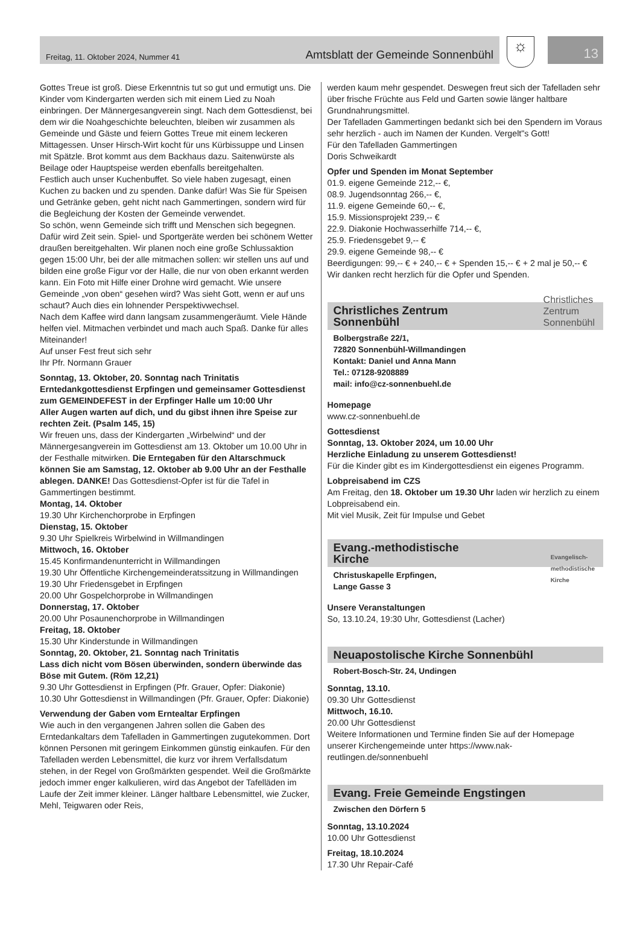Freitag, 11. Oktober 2024, Nummer 41 Amtsblatt der Gemeinde Sonnenbühl
☼ 13
Gottes Treue ist groß. Diese Erkenntnis tut so gut und ermutigt uns. Die Kinder vom Kindergarten werden sich mit einem Lied zu Noah einbringen. Der Männergesangverein singt. Nach dem Gottesdienst, bei dem wir die Noahgeschichte beleuchten, bleiben wir zusammen als Gemeinde und Gäste und feiern Gottes Treue mit einem leckeren Mittagessen. Unser Hirsch-Wirt kocht für uns Kürbissuppe und Linsen mit Spätzle. Brot kommt aus dem Backhaus dazu. Saitenwürste als Beilage oder Hauptspeise werden ebenfalls bereitgehalten.
Festlich auch unser Kuchenbuffet. So viele haben zugesagt, einen Kuchen zu backen und zu spenden. Danke dafür! Was Sie für Speisen und Getränke geben, geht nicht nach Gammertingen, sondern wird für die Begleichung der Kosten der Gemeinde verwendet.
So schön, wenn Gemeinde sich trifft und Menschen sich begegnen. Dafür wird Zeit sein. Spiel- und Sportgeräte werden bei schönem Wetter draußen bereitgehalten. Wir planen noch eine große Schlussaktion gegen 15:00 Uhr, bei der alle mitmachen sollen: wir stellen uns auf und bilden eine große Figur vor der Halle, die nur von oben erkannt werden kann. Ein Foto mit Hilfe einer Drohne wird gemacht. Wie unsere Gemeinde „von oben“ gesehen wird? Was sieht Gott, wenn er auf uns schaut? Auch dies ein lohnender Perspektivwechsel.
Nach dem Kaffee wird dann langsam zusammengeräumt. Viele Hände helfen viel. Mitmachen verbindet und mach auch Spaß. Danke für alles Miteinander!
Auf unser Fest freut sich sehr
Ihr Pfr. Normann Grauer
Sonntag, 13. Oktober, 20. Sonntag nach Trinitatis
Erntedankgottesdienst Erpfingen und gemeinsamer Gottesdienst zum GEMEINDEFEST in der Erpfinger Halle um 10:00 Uhr
Aller Augen warten auf dich, und du gibst ihnen ihre Speise zur rechten Zeit. (Psalm 145, 15)
Wir freuen uns, dass der Kindergarten „Wirbelwind“ und der Männergesangverein im Gottesdienst am 13. Oktober um 10.00 Uhr in der Festhalle mitwirken. Die Erntegaben für den Altarschmuck können Sie am Samstag, 12. Oktober ab 9.00 Uhr an der Festhalle ablegen. DANKE! Das Gottesdienst-Opfer ist für die Tafel in Gammertingen bestimmt.
Montag, 14. Oktober
19.30 Uhr Kirchenchorprobe in Erpfingen
Dienstag, 15. Oktober
9.30 Uhr Spielkreis Wirbelwind in Willmandingen
Mittwoch, 16. Oktober
15.45 Konfirmandenunterricht in Willmandingen
19.30 Uhr Öffentliche Kirchengemeinderatssitzung in Willmandingen
19.30 Uhr Friedensgebet in Erpfingen
20.00 Uhr Gospelchorprobe in Willmandingen
Donnerstag, 17. Oktober
20.00 Uhr Posaunenchorprobe in Willmandingen
Freitag, 18. Oktober
15.30 Uhr Kinderstunde in Willmandingen
Sonntag, 20. Oktober, 21. Sonntag nach Trinitatis
Lass dich nicht vom Bösen überwinden, sondern überwinde das Böse mit Gutem. (Röm 12,21)
9.30 Uhr Gottesdienst in Erpfingen (Pfr. Grauer, Opfer: Diakonie)
10.30 Uhr Gottesdienst in Willmandingen (Pfr. Grauer, Opfer: Diakonie)
Verwendung der Gaben vom Erntealtar Erpfingen
Wie auch in den vergangenen Jahren sollen die Gaben des Erntedankaltars dem Tafelladen in Gammertingen zugutekommen. Dort können Personen mit geringem Einkommen günstig einkaufen. Für den Tafelladen werden Lebensmittel, die kurz vor ihrem Verfallsdatum stehen, in der Regel von Großmärkten gespendet. Weil die Großmärkte jedoch immer enger kalkulieren, wird das Angebot der Tafelläden im Laufe der Zeit immer kleiner. Länger haltbare Lebensmittel, wie Zucker, Mehl, Teigwaren oder Reis,
werden kaum mehr gespendet. Deswegen freut sich der Tafelladen sehr über frische Früchte aus Feld und Garten sowie länger haltbare Grundnahrungsmittel.
Der Tafelladen Gammertingen bedankt sich bei den Spendern im Voraus sehr herzlich - auch im Namen der Kunden. Vergelt"s Gott!
Für den Tafelladen Gammertingen
Doris Schweikardt
Opfer und Spenden im Monat September
01.9. eigene Gemeinde 212,-- €,
08.9. Jugendsonntag 266,-- €,
11.9. eigene Gemeinde 60,-- €,
15.9. Missionsprojekt 239,-- €
22.9. Diakonie Hochwasserhilfe 714,-- €,
25.9. Friedensgebet 9,-- €
29.9. eigene Gemeinde 98,-- €
Beerdigungen: 99,-- € + 240,-- € + Spenden 15,-- € + 2 mal je 50,-- €
Wir danken recht herzlich für die Opfer und Spenden.
Christliches Zentrum
Sonnenbühl
Christliches
Zentrum
Sonnenbühl
Bolbergstraße 22/1,
72820 Sonnenbühl-Willmandingen
Kontakt: Daniel und Anna Mann
Tel.: 07128-9208889
mail: info@cz-sonnenbuehl.de
Homepage
www.cz-sonnenbuehl.de
Gottesdienst
Sonntag, 13. Oktober 2024, um 10.00 Uhr
Herzliche Einladung zu unserem Gottesdienst!
Für die Kinder gibt es im Kindergottesdienst ein eigenes Programm.
Lobpreisabend im CZS
Am Freitag, den 18. Oktober um 19.30 Uhr laden wir herzlich zu einem Lobpreisabend ein.
Mit viel Musik, Zeit für Impulse und Gebet
Evang.-methodistische
Kirche
Evangelisch-
methodistische
Kirche
Christuskapelle Erpfingen,
Lange Gasse 3
Unsere Veranstaltungen
So, 13.10.24, 19:30 Uhr, Gottesdienst (Lacher)
Neuapostolische Kirche Sonnenbühl
Robert-Bosch-Str. 24, Undingen
Sonntag, 13.10.
09.30 Uhr Gottesdienst
Mittwoch, 16.10.
20.00 Uhr Gottesdienst
Weitere Informationen und Termine finden Sie auf der Homepage unserer Kirchengemeinde unter https://www.nak-reutlingen.de/sonnenbuehl
Evang. Freie Gemeinde Engstingen
Zwischen den Dörfern 5
Sonntag, 13.10.2024
10.00 Uhr Gottesdienst
Freitag, 18.10.2024
17.30 Uhr Repair-Café